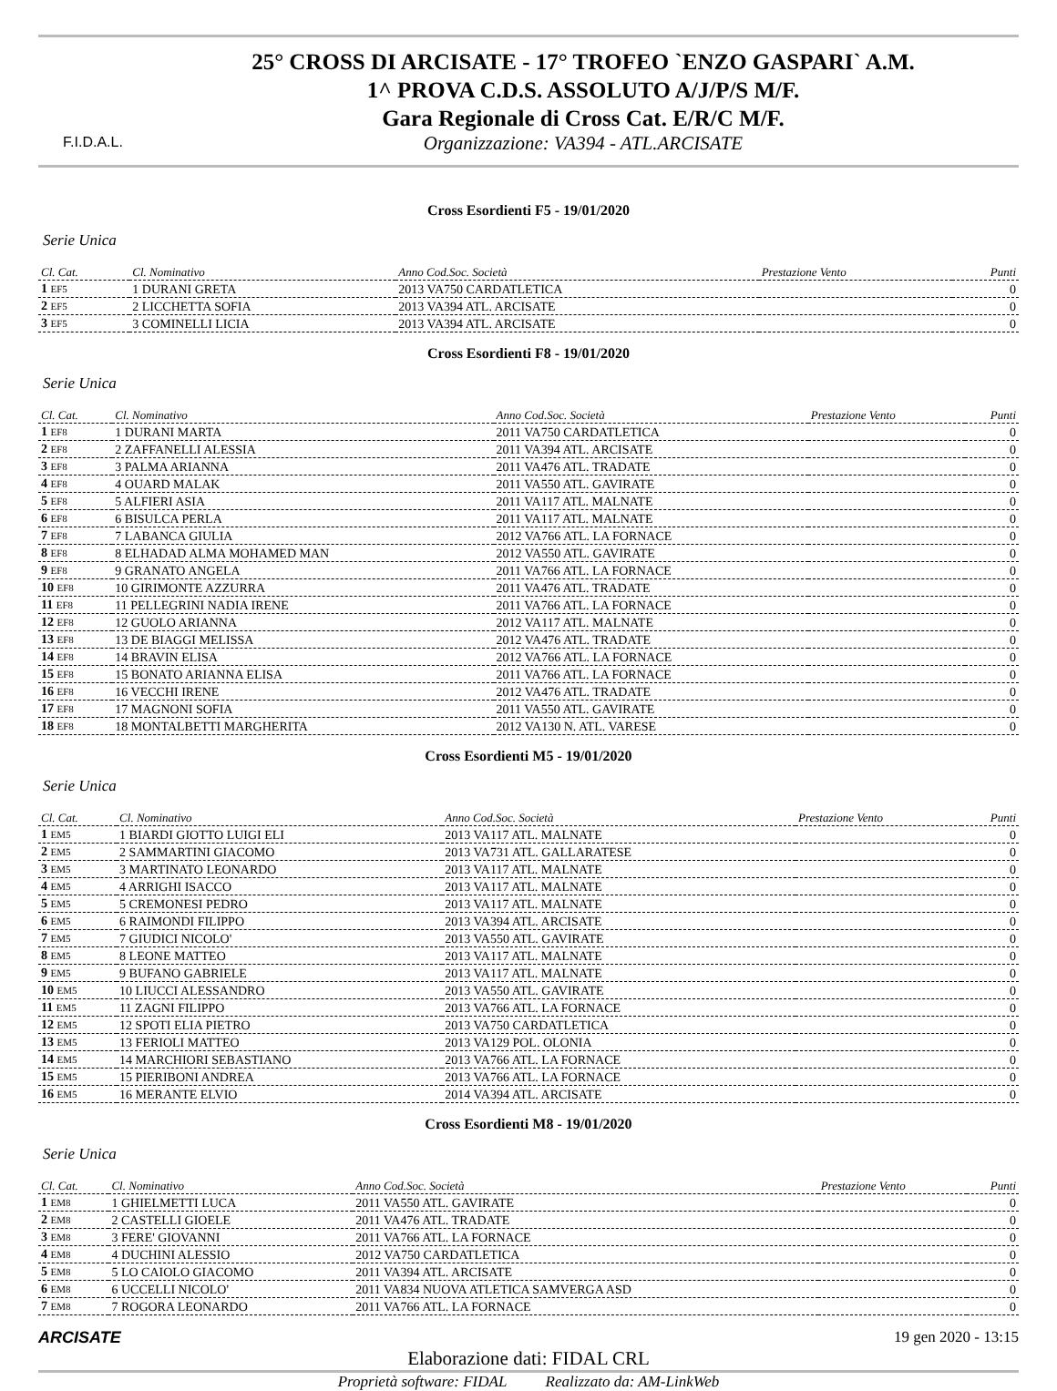F.I.D.A.L.
25° CROSS DI ARCISATE - 17° TROFEO `ENZO GASPARI` A.M.
1^ PROVA C.D.S. ASSOLUTO A/J/P/S M/F.
Gara Regionale di Cross Cat. E/R/C M/F.
Organizzazione: VA394 - ATL.ARCISATE
Cross Esordienti F5 - 19/01/2020
Serie Unica
| Cl. Cat. | Cl. Nominativo | Anno Cod.Soc. Società | Prestazione Vento | Punti |
| --- | --- | --- | --- | --- |
| 1 EF5 | 1 DURANI GRETA | 2013 VA750 CARDATLETICA | | 0 |
| 2 EF5 | 2 LICCHETTA SOFIA | 2013 VA394 ATL. ARCISATE | | 0 |
| 3 EF5 | 3 COMINELLI LICIA | 2013 VA394 ATL. ARCISATE | | 0 |
Cross Esordienti F8 - 19/01/2020
Serie Unica
| Cl. Cat. | Cl. Nominativo | Anno Cod.Soc. Società | Prestazione Vento | Punti |
| --- | --- | --- | --- | --- |
| 1 EF8 | 1 DURANI MARTA | 2011 VA750 CARDATLETICA | | 0 |
| 2 EF8 | 2 ZAFFANELLI ALESSIA | 2011 VA394 ATL. ARCISATE | | 0 |
| 3 EF8 | 3 PALMA ARIANNA | 2011 VA476 ATL. TRADATE | | 0 |
| 4 EF8 | 4 OUARD MALAK | 2011 VA550 ATL. GAVIRATE | | 0 |
| 5 EF8 | 5 ALFIERI ASIA | 2011 VA117 ATL. MALNATE | | 0 |
| 6 EF8 | 6 BISULCA PERLA | 2011 VA117 ATL. MALNATE | | 0 |
| 7 EF8 | 7 LABANCA GIULIA | 2012 VA766 ATL. LA FORNACE | | 0 |
| 8 EF8 | 8 ELHADAD ALMA MOHAMED MAN | 2012 VA550 ATL. GAVIRATE | | 0 |
| 9 EF8 | 9 GRANATO ANGELA | 2011 VA766 ATL. LA FORNACE | | 0 |
| 10 EF8 | 10 GIRIMONTE AZZURRA | 2011 VA476 ATL. TRADATE | | 0 |
| 11 EF8 | 11 PELLEGRINI NADIA IRENE | 2011 VA766 ATL. LA FORNACE | | 0 |
| 12 EF8 | 12 GUOLO ARIANNA | 2012 VA117 ATL. MALNATE | | 0 |
| 13 EF8 | 13 DE BIAGGI MELISSA | 2012 VA476 ATL. TRADATE | | 0 |
| 14 EF8 | 14 BRAVIN ELISA | 2012 VA766 ATL. LA FORNACE | | 0 |
| 15 EF8 | 15 BONATO ARIANNA ELISA | 2011 VA766 ATL. LA FORNACE | | 0 |
| 16 EF8 | 16 VECCHI IRENE | 2012 VA476 ATL. TRADATE | | 0 |
| 17 EF8 | 17 MAGNONI SOFIA | 2011 VA550 ATL. GAVIRATE | | 0 |
| 18 EF8 | 18 MONTALBETTI MARGHERITA | 2012 VA130 N. ATL. VARESE | | 0 |
Cross Esordienti M5 - 19/01/2020
Serie Unica
| Cl. Cat. | Cl. Nominativo | Anno Cod.Soc. Società | Prestazione Vento | Punti |
| --- | --- | --- | --- | --- |
| 1 EM5 | 1 BIARDI GIOTTO LUIGI ELI | 2013 VA117 ATL. MALNATE | | 0 |
| 2 EM5 | 2 SAMMARTINI GIACOMO | 2013 VA731 ATL. GALLARATESE | | 0 |
| 3 EM5 | 3 MARTINATO LEONARDO | 2013 VA117 ATL. MALNATE | | 0 |
| 4 EM5 | 4 ARRIGHI ISACCO | 2013 VA117 ATL. MALNATE | | 0 |
| 5 EM5 | 5 CREMONESI PEDRO | 2013 VA117 ATL. MALNATE | | 0 |
| 6 EM5 | 6 RAIMONDI FILIPPO | 2013 VA394 ATL. ARCISATE | | 0 |
| 7 EM5 | 7 GIUDICI NICOLO' | 2013 VA550 ATL. GAVIRATE | | 0 |
| 8 EM5 | 8 LEONE MATTEO | 2013 VA117 ATL. MALNATE | | 0 |
| 9 EM5 | 9 BUFANO GABRIELE | 2013 VA117 ATL. MALNATE | | 0 |
| 10 EM5 | 10 LIUCCI ALESSANDRO | 2013 VA550 ATL. GAVIRATE | | 0 |
| 11 EM5 | 11 ZAGNI FILIPPO | 2013 VA766 ATL. LA FORNACE | | 0 |
| 12 EM5 | 12 SPOTI ELIA PIETRO | 2013 VA750 CARDATLETICA | | 0 |
| 13 EM5 | 13 FERIOLI MATTEO | 2013 VA129 POL. OLONIA | | 0 |
| 14 EM5 | 14 MARCHIORI SEBASTIANO | 2013 VA766 ATL. LA FORNACE | | 0 |
| 15 EM5 | 15 PIERIBONI ANDREA | 2013 VA766 ATL. LA FORNACE | | 0 |
| 16 EM5 | 16 MERANTE ELVIO | 2014 VA394 ATL. ARCISATE | | 0 |
Cross Esordienti M8 - 19/01/2020
Serie Unica
| Cl. Cat. | Cl. Nominativo | Anno Cod.Soc. Società | Prestazione Vento | Punti |
| --- | --- | --- | --- | --- |
| 1 EM8 | 1 GHIELMETTI LUCA | 2011 VA550 ATL. GAVIRATE | | 0 |
| 2 EM8 | 2 CASTELLI GIOELE | 2011 VA476 ATL. TRADATE | | 0 |
| 3 EM8 | 3 FERE' GIOVANNI | 2011 VA766 ATL. LA FORNACE | | 0 |
| 4 EM8 | 4 DUCHINI ALESSIO | 2012 VA750 CARDATLETICA | | 0 |
| 5 EM8 | 5 LO CAIOLO GIACOMO | 2011 VA394 ATL. ARCISATE | | 0 |
| 6 EM8 | 6 UCCELLI NICOLO' | 2011 VA834 NUOVA ATLETICA SAMVERGA ASD | | 0 |
| 7 EM8 | 7 ROGORA LEONARDO | 2011 VA766 ATL. LA FORNACE | | 0 |
ARCISATE 19 gen 2020 - 13:15
Elaborazione dati: FIDAL CRL
Proprietà software: FIDAL Realizzato da: AM-LinkWeb